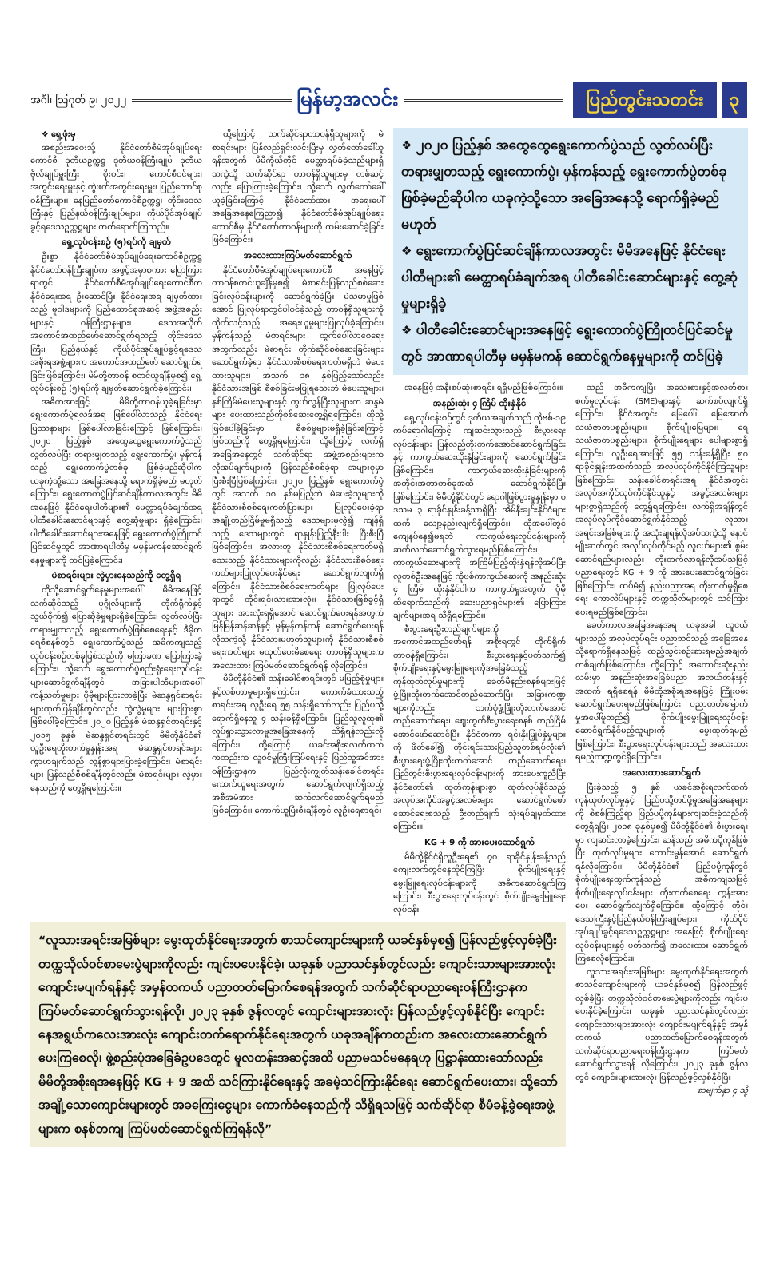အင်္ဂါ၊ ဩဂုတ် ၉၊ ၂၀၂၂ မြန်မာ့အလင်း ပြည်တွင်းသတင်း ၃
❖ ရှေ့ဖုံးမှ
အစည်းအဝေးသို့ နိုင်ငံတော်စီမံအုပ်ချုပ်ရေးကောင်စီ ဒုတိယဥက္ကဋ္ဌ ဒုတိယဝန်ကြီးချုပ် ဒုတိယဗိုလ်ချုပ်မှူးကြီး စိုးဝင်း၊ ကောင်စီဝင်များ၊ အတွင်းရေးမှူးနှင့် တွဲဖက်အတွင်းရေးမှူး၊ ပြည်ထောင်စုဝန်ကြီးများ၊ နေပြည်တော်ကောင်စီဥက္ကဋ္ဌ၊ တိုင်းဒေသကြီးနှင့် ပြည်နယ်ဝန်ကြီးချုပ်များ၊ ကိုယ်ပိုင်အုပ်ချုပ်ခွင့်ရဒေသဥက္ကဋ္ဌများ တက်ရောက်ကြသည်။
ရှေ့လုပ်ငန်းစဉ် (၅)ရပ်ကို ချမှတ်
ဦးစွာ နိုင်ငံတော်စီမံအုပ်ချုပ်ရေးကောင်စီဥက္ကဋ္ဌ နိုင်ငံတော်ဝန်ကြီးချုပ်က အဖွင့်အမှာစကား ပြောကြားရာတွင် နိုင်ငံတော်စီမံအုပ်ချုပ်ရေးကောင်စီက နိုင်ငံရေးအရ ဦးဆောင်ပြီး နိုင်ငံရေးအရ ချမှတ်ထားသည့် မူဝါဒများကို ပြည်ထောင်စုအဆင့် အဖွဲ့အစည်းများနှင့် ဝန်ကြီးဌာနများ၊ ဒေသအလိုက် အကောင်အထည်ဖော်ဆောင်ရွက်ရသည့် တိုင်းဒေသကြီး၊ ပြည်နယ်နှင့် ကိုယ်ပိုင်အုပ်ချုပ်ခွင့်ရဒေသ အစိုးရအဖွဲ့များက အကောင်အထည်ဖော် ဆောင်ရွက်ရခြင်းဖြစ်ကြောင်း၊ မိမိတို့တာဝန် စတင်ယူချိန်မှစ၍ ရှေ့လုပ်ငန်းစဉ် (၅)ရပ်ကို ချမှတ်ဆောင်ရွက်ခဲ့ကြောင်း၊
အဓိကအားဖြင့် မိမိတို့တာဝန်ယူခဲ့ရခြင်းမှာ ရွေးကောက်ပွဲရလဒ်အရ ဖြစ်ပေါ်လာသည့် နိုင်ငံရေးပြဿနာများ ဖြစ်ပေါ်လာခြင်းကြောင့် ဖြစ်ကြောင်း၊ ၂၀၂၀ ပြည့်နှစ် အထွေထွေရွေးကောက်ပွဲသည် လွတ်လပ်ပြီး တရားမျှတသည့် ရွေးကောက်ပွဲ၊ မှန်ကန်သည့် ရွေးကောက်ပွဲတစ်ခု ဖြစ်ခဲ့မည်ဆိုပါက ယခုကဲ့သို့သော အခြေအနေသို့ ရောက်ရှိခဲ့မည် မဟုတ်ကြောင်း၊ ရွေးကောက်ပွဲပြင်ဆင်ချိန်ကာလအတွင်း မိမိအနေဖြင့် နိုင်ငံရေးပါတီများ၏ မေတ္တာရပ်ခံချက်အရ ပါတီခေါင်းဆောင်များနှင့် တွေ့ဆုံမှုများ ရှိခဲ့ကြောင်း၊ ပါတီခေါင်းဆောင်များအနေဖြင့် ရွေးကောက်ပွဲကြိုတင်ပြင်ဆင်မှုတွင် အာဏာရပါတီမှ မမှန်မကန်ဆောင်ရွက်နေမှုများကို တင်ပြခဲ့ကြောင်း၊
မဲစာရင်းများ လွဲမှားနေသည်ကို တွေ့ရှိရ
ထိုသို့ဆောင်ရွက်နေမှုများအပေါ် မိမိအနေဖြင့် သက်ဆိုင်သည့် ပုဂ္ဂိုလ်များကို တိုက်ရိုက်နှင့် သွယ်ဝိုက်၍ ပြောဆိုခဲ့မှုများရှိခဲ့ကြောင်း၊ လွတ်လပ်ပြီး တရားမျှတသည့် ရွေးကောက်ပွဲဖြစ်စေရေးနှင့် ဒီမိုကရေစီစနစ်တွင် ရွေးကောက်ပွဲသည် အဓိကကျသည့် လုပ်ငန်းစဉ်တစ်ခုဖြစ်သည်ကို မကြာခဏ ပြောကြားခဲ့ကြောင်း၊ သို့သော် ရွေးကောက်ပွဲစည်းရုံးရေးလုပ်ငန်းများဆောင်ရွက်ချိန်တွင် အခြားပါတီများအပေါ် ကန့်သတ်မှုများ ပိုမိုများပြားလာခဲ့ပြီး မဲဆန္ဒရှင်စာရင်းများထုတ်ပြန်ချိန်တွင်လည်း ကွဲလွဲမှုများ များပြားစွာဖြစ်ပေါ်ခဲ့ကြောင်း၊ ၂၀၂၀ ပြည့်နှစ် မဲဆန္ဒရှင်စာရင်းနှင့် ၂၀၁၅ ခုနှစ် မဲဆန္ဒရှင်စာရင်းတွင် မိမိတို့နိုင်ငံ၏ လူဦးရေတိုးတက်မှုနှုန်းအရ မဲဆန္ဒရှင်စာရင်းများ ကွာဟချက်သည် လွန်စွာများပြားခဲ့ကြောင်း၊ မဲစာရင်းများ ပြန်လည်စိစစ်ချိန်တွင်လည်း မဲစာရင်းများ လွဲမှားနေသည်ကို တွေ့ရှိရကြောင်း။
ထို့ကြောင့် သက်ဆိုင်ရာတာဝန်ရှိသူများကို မဲစာရင်းများ ပြန်လည်ရှင်းလင်းပြီးမှ လွှတ်တော်ခေါ်ယူရန်အတွက် မိမိကိုယ်တိုင် မေတ္တာရပ်ခံခဲ့သည်များရှိသကဲ့သို့ သက်ဆိုင်ရာ တာဝန်ရှိသူများမှ တစ်ဆင့်လည်း ပြောကြားခဲ့ကြောင်း၊ သို့သော် လွှတ်တော်ခေါ်ယူခဲ့ခြင်းကြောင့် နိုင်ငံတော်အား အရေးပေါ်အခြေအနေကြေညာ၍ နိုင်ငံတော်စီမံအုပ်ချုပ်ရေးကောင်စီမှ နိုင်ငံတော်တာဝန်များကို ထမ်းဆောင်ခဲ့ခြင်း ဖြစ်ကြောင်း။
အလေးထားကြပ်မတ်ဆောင်ရွက်
နိုင်ငံတော်စီမံအုပ်ချုပ်ရေးကောင်စီ အနေဖြင့် တာဝန်စတင်ယူချိန်မှစ၍ မဲစာရင်းပြန်လည်စစ်ဆေးခြင်းလုပ်ငန်းများကို ဆောင်ရွက်ခဲ့ပြီး မဲသမာမှုဖြစ်အောင် ပြုလုပ်ရာတွင်ပါဝင်ခဲ့သည့် တာဝန်ရှိသူများကို ထိုက်သင့်သည့် အရေးယူမှုများပြုလုပ်ခဲ့ကြောင်း၊ မှန်ကန်သည့် မဲစာရင်းများ ထွက်ပေါ်လာစေရေးအတွက်လည်း မဲစာရင်း တိုက်ဆိုင်စစ်ဆေးခြင်းများ ဆောင်ရွက်ခဲ့ရာ နိုင်ငံသားစိစစ်ရေးကတ်မရှိဘဲ မဲပေးထားသူများ၊ အသက် ၁၈ နှစ်ပြည့်သော်လည်း နိုင်ငံသားအဖြစ် စိစစ်ခြင်းမပြုရသေးဘဲ မဲပေးသူများ၊ နှစ်ကြိမ်မဲပေးသူများနှင့် ကွယ်လွန်ပြီးသူများက ဆန္ဒမဲများ ပေးထားသည်ကိုစစ်ဆေးတွေ့ရှိရကြောင်း၊ ထိုသို့ဖြစ်ပေါ်ခဲ့ခြင်းမှာ စိစစ်မှုများမရှိခဲ့ခြင်းကြောင့်ဖြစ်သည်ကို တွေ့ရှိရကြောင်း၊ ထို့ကြောင့် လက်ရှိအခြေအနေတွင် သက်ဆိုင်ရာ အဖွဲ့အစည်းများက လိုအပ်ချက်များကို ပြန်လည်စိစစ်ခဲ့ရာ အများစုမှာ ပြီးစီးပြီဖြစ်ကြောင်း၊ ၂၀၂၀ ပြည့်နှစ် ရွေးကောက်ပွဲတွင် အသက် ၁၈ နှစ်မပြည့်ဘဲ မဲပေးခဲ့သူများကို နိုင်ငံသားစိစစ်ရေးကတ်ပြားများ ပြုလုပ်ပေးခဲ့ရာ အချို့တည်ငြိမ်မှုမရှိသည့် ဒေသများမှလွဲ၍ ကျန်ရှိသည့် ဒေသများတွင် ရာနှုန်းပြည့်နီးပါး ပြီးစီးပြီဖြစ်ကြောင်း၊ အလားတူ နိုင်ငံသားစိစစ်ရေးကတ်မရှိသေးသည့် နိုင်ငံသားများကိုလည်း နိုင်ငံသားစိစစ်ရေးကတ်များပြုလုပ်ပေးနိုင်ရေး ဆောင်ရွက်လျက်ရှိကြောင်း၊ နိုင်ငံသားစိစစ်ရေးကတ်များ ပြုလုပ်ပေးရာတွင် တိုင်းရင်းသားအားလုံး၊ နိုင်ငံသားဖြစ်ခွင့်ရှိသူများ အားလုံးရရှိအောင် ဆောင်ရွက်ပေးရန်အတွက် မြန်မြန်ဆန်ဆန်နှင့် မှန်မှန်ကန်ကန် ဆောင်ရွက်ပေးရန် လိုသကဲ့သို့ နိုင်ငံသားမဟုတ်သူများကို နိုင်ငံသားစိစစ်ရေးကတ်များ မထုတ်ပေးမိစေရေး တာဝန်ရှိသူများက အလေးထား ကြပ်မတ်ဆောင်ရွက်ရန် လိုကြောင်း၊
မိမိတို့နိုင်ငံ၏ သန်းခေါင်စာရင်းတွင် မပြည့်စုံမှုများနှင့်လစ်ဟာမှုများရှိကြောင်း၊ ကောက်ခံထားသည့်စာရင်းအရ လူဦးရေ ၅၅ သန်းရှိသော်လည်း ပြည်ပသို့ရောက်ရှိနေသူ ၄ သန်းခန့်ရှိကြောင်း၊ ပြည်သူလူထု၏ လှုပ်ရှားသွားလာမှုအခြေအနေကို သိရှိရန်လည်းလိုကြောင်း၊ ထို့ကြောင့် ယခင်အစိုးရလက်ထက်ကတည်းက လူဝင်မှုကြီးကြပ်ရေးနှင့် ပြည်သူ့အင်အားဝန်ကြီးဌာနက ပြည်လုံးကျွတ်သန်းခေါင်စာရင်းကောက်ယူရေးအတွက် ဆောင်ရွက်လျက်ရှိသည့်အစီအမံအား ဆက်လက်ဆောင်ရွက်ရမည်ဖြစ်ကြောင်း၊ ကောက်ယူပြီးစီးချိန်တွင် လူဦးရေစာရင်း
❖ ၂၀၂၀ ပြည့်နှစ် အထွေထွေရွေးကောက်ပွဲသည် လွတ်လပ်ပြီးတရားမျှတသည့် ရွေးကောက်ပွဲ၊ မှန်ကန်သည့် ရွေးကောက်ပွဲတစ်ခုဖြစ်ခဲ့မည်ဆိုပါက ယခုကဲ့သို့သော အခြေအနေသို့ ရောက်ရှိခဲ့မည်မဟုတ်
❖ ရွေးကောက်ပွဲပြင်ဆင်ချိန်ကာလအတွင်း မိမိအနေဖြင့် နိုင်ငံရေးပါတီများ၏ မေတ္တာရပ်ခံချက်အရ ပါတီခေါင်းဆောင်များနှင့် တွေ့ဆုံမှုများရှိခဲ့
❖ ပါတီခေါင်းဆောင်များအနေဖြင့် ရွေးကောက်ပွဲကြိုတင်ပြင်ဆင်မှုတွင် အာဏာရပါတီမှ မမှန်မကန် ဆောင်ရွက်နေမှုများကို တင်ပြခဲ့
အနေဖြင့် အနီးစပ်ဆုံးစာရင်း ရရှိမည်ဖြစ်ကြောင်း။
အနည်းဆုံး ၄ ကြိမ် ထိုးနှံနိုင်
ရှေ့လုပ်ငန်းစဉ်တွင် ဒုတိယအချက်သည် ကိုဗစ်-၁၉ ကပ်ရောဂါကြောင့် ကျဆင်းသွားသည့် စီးပွားရေးလုပ်ငန်းများ ပြန်လည်တိုးတက်အောင်ဆောင်ရွက်ခြင်းနှင့် ကာကွယ်ဆေးထိုးနှံခြင်းများကို ဆောင်ရွက်ခြင်းဖြစ်ကြောင်း၊ ကာကွယ်ဆေးထိုးနှံခြင်းများကို အတိုင်းအတာတစ်ခုအထိ ဆောင်ရွက်နိုင်ပြီးဖြစ်ကြောင်း၊ မိမိတို့နိုင်ငံတွင် ရောဂါဖြစ်ပွားမှုနှုန်းမှာ ၀ ဒသမ ၃ ရာခိုင်နှုန်းခန့်သာရှိပြီး အိမ်နီးချင်းနိုင်ငံများထက် လျော့နည်းလျက်ရှိကြောင်း၊ ထိုအပေါ်တွင် ကျေနပ်နေ၍မရဘဲ ကာကွယ်ရေးလုပ်ငန်းများကို ဆက်လက်ဆောင်ရွက်သွားရမည်ဖြစ်ကြောင်း၊ ကာကွယ်ဆေးများကို အကြိမ်ပြည့်ထိုးနှံရန်လိုအပ်ပြီး လူတစ်ဦးအနေဖြင့် ကိုဗစ်ကာကွယ်ဆေးကို အနည်းဆုံး ၄ ကြိမ် ထိုးနှံနိုင်ပါက ကာကွယ်မှုအတွက် ပိုမိုထိရောက်သည်ကို ဆေးပညာရှင်များ၏ ပြောကြားချက်များအရ သိရှိရကြောင်း၊
စီးပွားရေးဦးတည်ချက်များကို အကောင်အထည်ဖော်ရန် အစိုးရတွင် တိုက်ရိုက်တာဝန်ရှိကြောင်း၊ စီးပွားရေးနှင့်ပတ်သက်၍ စိုက်ပျိုးရေးနှင့်မွေးမြူရေးကိုအခြေခံသည့် ကုန်ထုတ်လုပ်မှုများကို ခေတ်မီနည်းစနစ်များဖြင့် ဖွံ့ဖြိုးတိုးတက်အောင်တည်ဆောက်ပြီး အခြားကဏ္ဍများကိုလည်း ဘက်စုံဖွံ့ဖြိုးတိုးတက်အောင် တည်ဆောက်ရေး၊ ဈေးကွက်စီးပွားရေးစနစ် တည်ငြိမ်အောင်ဖော်ဆောင်ပြီး နိုင်ငံတကာ ရင်းနှီးမြှုပ်နှံမှုများကို ဖိတ်ခေါ်၍ တိုင်းရင်းသားပြည်သူတစ်ရပ်လုံး၏ စီးပွားရေးဖွံ့ဖြိုးတိုးတက်အောင် တည်ဆောက်ရေး၊ ပြည်တွင်းစီးပွားရေးလုပ်ငန်းများကို အားပေးကူညီပြီး နိုင်ငံတော်၏ ထုတ်ကုန်များစွာ ထုတ်လုပ်နိုင်သည့် အလုပ်အကိုင်အခွင့်အလမ်းများ ဆောင်ရွက်ဖော်ဆောင်ရေးစသည့် ဦးတည်ချက် သုံးရပ်ချမှတ်ထားကြောင်း။
KG + 9 ကို အားပေးဆောင်ရွက်
မိမိတို့နိုင်ငံရှိလူဦးရေ၏ ၇၀ ရာခိုင်နှုန်းခန့်သည် ကျေးလက်တွင်နေထိုင်ကြပြီး စိုက်ပျိုးရေးနှင့်မွေးမြူရေးလုပ်ငန်းများကို အဓိကဆောင်ရွက်ကြကြောင်း၊ စီးပွားရေးလုပ်ငန်းတွင် စိုက်ပျိုးမွေးမြူရေးလုပ်ငန်း
သည် အဓိကကျပြီး အသေးစားနှင့်အလတ်စား စက်မှုလုပ်ငန်း (SME)များနှင့် ဆက်စပ်လျက်ရှိကြောင်း၊ နိုင်ငံအတွင်း မြေပေါ်၊ မြေအောက်သယံဇာတပစ္စည်းများ၊ စိုက်ပျိုးမြေများ၊ ရေသယံဇာတပစ္စည်းများ၊ စိုက်ပျိုးရေများ ပေါများစွာရှိကြောင်း၊ လူဦးရေအားဖြင့် ၅၅ သန်းခန့်ရှိပြီး ၅၀ ရာခိုင်နှုန်းအထက်သည် အလုပ်လုပ်ကိုင်နိုင်ကြသူများဖြစ်ကြောင်း၊ သန်းခေါင်စာရင်းအရ နိုင်ငံအတွင်း အလုပ်အကိုင်လုပ်ကိုင်နိုင်သူနှင့် အခွင့်အလမ်းများ များစွာရှိသည်ကို တွေ့ရှိရကြောင်း၊ လက်ရှိအချိန်တွင် အလုပ်လုပ်ကိုင်ဆောင်ရွက်နိုင်သည့် လူသားအရင်းအမြစ်များကို အသုံးချရန်လိုအပ်သကဲ့သို့ နောင်မျိုးဆက်တွင် အလုပ်လုပ်ကိုင်မည့် လူငယ်များ၏ စွမ်းဆောင်ရည်များလည်း တိုးတက်လာရန်လိုအပ်သဖြင့် ပညာရေးတွင် KG + 9 ကို အားပေးဆောင်ရွက်ခြင်းဖြစ်ကြောင်း၊ ထပ်မံ၍ နည်းပညာအရ တိုးတက်မှုရှိစေရေး ကောလိပ်များနှင့် တက္ကသိုလ်များတွင် သင်ကြားပေးရမည်ဖြစ်ကြောင်း၊
ခေတ်ကာလအခြေအနေအရ ယခုအခါ လူငယ်များသည် အလုပ်လုပ်ရင်း ပညာသင်သည့် အခြေအနေသို့ရောက်ရှိနေသဖြင့် ထည့်သွင်းစဉ်းစားရမည့်အချက်တစ်ချက်ဖြစ်ကြောင်း၊ ထို့ကြောင့် အကောင်းဆုံးနည်းလမ်းမှာ အနည်းဆုံးအခြေခံပညာ အလယ်တန်းနှင့်အထက် ရရှိစေရန် မိမိတို့အစိုးရအနေဖြင့် ကြိုးပမ်းဆောင်ရွက်ပေးရမည်ဖြစ်ကြောင်း၊ ပညာတတ်မြောက်မှုအပေါ်မူတည်၍ စိုက်ပျိုးမွေးမြူရေးလုပ်ငန်းဆောင်ရွက်နိုင်မည့်သူများကို မွေးထုတ်ရမည်ဖြစ်ကြောင်း၊ စီးပွားရေးလုပ်ငန်းများသည် အလေးထားရမည့်ကဏ္ဍတွင်ရှိကြောင်း။
အလေးထားဆောင်ရွက်
ပြီးခဲ့သည့် ၅ နှစ် ယခင်အစိုးရလက်ထက် ကုန်ထုတ်လုပ်မှုနှင့် ပြည်ပသို့တင်ပို့မှုအခြေအနေများကို စိစစ်ကြည့်ရာ ပြည်ပပို့ကုန်များကျဆင်းခဲ့သည်ကိုတွေ့ရှိရပြီး ၂၀၁၈ ခုနှစ်မှစ၍ မိမိတို့နိုင်ငံ၏ စီးပွားရေးမှာ ကျဆင်းလာခဲ့ကြောင်း၊ ဆန်သည် အဓိကပို့ကုန်ဖြစ်ပြီး ထုတ်လုပ်မှုများ ကောင်းမွန်အောင် ဆောင်ရွက်ရန်လိုကြောင်း၊ မိမိတို့နိုင်ငံ၏ ပြည်ပပို့ကုန်တွင် စိုက်ပျိုးရေးထွက်ကုန်သည် အဓိကကျသဖြင့် စိုက်ပျိုးရေးလုပ်ငန်းများ တိုးတက်စေရေး တွန်းအားပေး ဆောင်ရွက်လျက်ရှိကြောင်း၊ ထို့ကြောင့် တိုင်းဒေသကြီးနှင့်ပြည်နယ်ဝန်ကြီးချုပ်များ၊ ကိုယ်ပိုင်အုပ်ချုပ်ခွင့်ရဒေသဥက္ကဋ္ဌများ အနေဖြင့် စိုက်ပျိုးရေးလုပ်ငန်းများနှင့် ပတ်သက်၍ အလေးထား ဆောင်ရွက်ကြစေလိုကြောင်း။
လူသားအရင်းအမြစ်များ မွေးထုတ်နိုင်ရေးအတွက် စာသင်ကျောင်းများကို ယခင်နှစ်မှစ၍ ပြန်လည်ဖွင့်လှစ်ခဲ့ပြီး တက္ကသိုလ်ဝင်စာမေးပွဲများကိုလည်း ကျင်းပပေးနိုင်ခဲ့ကြောင်း၊ ယခုနှစ် ပညာသင်နှစ်တွင်လည်း ကျောင်းသားများအားလုံး ကျောင်းမပျက်ရန်နှင့် အမှန်တကယ် ပညာတတ်မြောက်စေရန်အတွက် သက်ဆိုင်ရာပညာရေးဝန်ကြီးဌာနက ကြပ်မတ်ဆောင်ရွက်သွားရန် လိုကြောင်း၊ ၂၀၂၃ ခုနှစ် ဇွန်လတွင် ကျောင်းများအားလုံး ပြန်လည်ဖွင့်လှစ်နိုင်ပြီး
စာမျက်နှာ ၄ သို့
“လူသားအရင်းအမြစ်များ မွေးထုတ်နိုင်ရေးအတွက် စာသင်ကျောင်းများကို ယခင်နှစ်မှစ၍ ပြန်လည်ဖွင့်လှစ်ခဲ့ပြီး တက္ကသိုလ်ဝင်စာမေးပွဲများကိုလည်း ကျင်းပပေးနိုင်ခဲ့၊ ယခုနှစ် ပညာသင်နှစ်တွင်လည်း ကျောင်းသားများအားလုံး ကျောင်းမပျက်ရန်နှင့် အမှန်တကယ် ပညာတတ်မြောက်စေရန်အတွက် သက်ဆိုင်ရာပညာရေးဝန်ကြီးဌာနက ကြပ်မတ်ဆောင်ရွက်သွားရန်လို၊ ၂၀၂၃ ခုနှစ် ဇွန်လတွင် ကျောင်းများအားလုံး ပြန်လည်ဖွင့်လှစ်နိုင်ပြီး ကျောင်းနေအရွယ်ကလေးအားလုံး ကျောင်းတက်ရောက်နိုင်ရေးအတွက် ယခုအချိန်ကတည်းက အလေးထားဆောင်ရွက်ပေးကြစေလို၊ ဖွဲ့စည်းပုံအခြေခံဥပဒေတွင် မူလတန်းအဆင့်အထိ ပညာမသင်မနေရဟု ပြဋ္ဌာန်းထားသော်လည်း မိမိတို့အစိုးရအနေဖြင့် KG + 9 အထိ သင်ကြားနိုင်ရေးနှင့် အခမဲ့သင်ကြားနိုင်ရေး ဆောင်ရွက်ပေးထား၊ သို့သော် အချို့သောကျောင်းများတွင် အခကြေးငွေများ ကောက်ခံနေသည်ကို သိရှိရသဖြင့် သက်ဆိုင်ရာ စီမံခန့်ခွဲရေးအဖွဲ့များက စနစ်တကျ ကြပ်မတ်ဆောင်ရွက်ကြရန်လို”